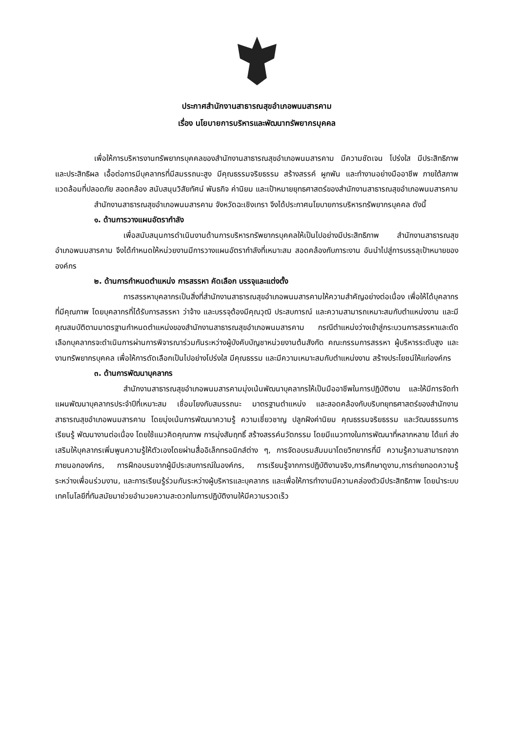ประกาศสำนักงานสาธารณสุขอำเภอพนมสารคาม
เรื่อง นโยบายการบริหารและพัฒนาทรัพยากรบุคคล
เพื่อให้การบริหารงานทรัพยากรบุคคลของสำนักงานสาธารณสุขอำเภอพนมสารคาม มีความชัดเจน โปร่งใส มีประสิทธิภาพ และประสิทธิผล เอื้อต่อการมีบุคลากรที่มีสมรรถนะสูง มีคุณธรรมจริยธรรม สร้างสรรค์ ผูกพัน และทำงานอย่างมืออาชีพ ภายใต้สภาพแวดล้อมที่ปลอดภัย สอดคล้อง สนับสนุนวิสัยทัศน์ พันธกิจ ค่านิยม และเป้าหมายยุทธศาสตร์ของสำนักงานสาธารณสุขอำเภอพนมสารคาม
สำนักงานสาธารณสุขอำเภอพนมสารคาม จังหวัดฉะเชิงเทรา จึงได้ประกาศนโยบายการบริหารทรัพยากรบุคคล ดังนี้
๑. ด้านการวางแผนอัตรากำลัง
เพื่อสนับสนุนการดำเนินงานด้านการบริหารทรัพยากรบุคคลให้เป็นไปอย่างมีประสิทธิภาพ สำนักงานสาธารณสุขอำเภอพนมสารคาม จึงได้กำหนดให้หน่วยงานมีการวางแผนอัตรากำลังที่เหมาะสม สอดคล้องกับภาระงาน อันนำไปสู่การบรรลุเป้าหมายขององค์กร
๒. ด้านการกำหนดตำแหน่ง การสรรหา คัดเลือก บรรจุและแต่งตั้ง
การสรรหาบุคลากรเป็นสิ่งที่สำนักงานสาธารณสุขอำเภอพนมสารคามให้ความสำคัญอย่างต่อเนื่อง เพื่อให้ได้บุคลากรที่มีคุณภาพ โดยบุคลากรที่ได้รับการสรรหา ว่าจ้าง และบรรจุต้องมีคุณวุฒิ ประสบการณ์ และความสามารถเหมาะสมกับตำแหน่งงาน และมีคุณสมบัติตามมาตรฐานกำหนดตำแหน่งของสำนักงานสาธารณสุขอำเภอพนมสารคาม กรณีตำแหน่งว่างเข้าสู่กระบวนการสรรหาและดัดเลือกบุคลากรจะดำเนินการผ่านการพิจารณาร่วมกันระหว่างผู้บังคับบัญชาหน่วยงานต้นสังกัด คณะกรรมการสรรหา ผู้บริหารระดับสูง และงานทรัพยากรบุคคล เพื่อให้การดัดเลือกเป็นไปอย่างโปร่งใส มีคุณธรรม และมีความเหมาะสมกับตำแหน่งงาน สร้างประโยชน์ให้แก่องค์กร
๓. ด้านการพัฒนาบุคลากร
สำนักงานสาธารณสุขอำเภอพนมสารคามมุ่งเน้นพัฒนาบุคลากรให้เป็นมืออาชีพในการปฏิบัติงาน และให้มีการจัดทำแผนพัฒนาบุคลากรประจำปีที่เหมาะสม เชื่อมโยงกับสมรรถนะ มาตรฐานตำแหน่ง และสอดคล้องกับบริบทยุทธศาสตร์ของสำนักงานสาธารณสุขอำเภอพนมสารคาม โดยมุ่งเน้นการพัฒนาความรู้ ความเชี่ยวชาญ ปลูกฝังค่านิยม คุณธรรมจริยธรรม และวัฒนธรรมการเรียนรู้ พัฒนางานต่อเนื่อง โดยใช้แนวคิดคุณภาพ การมุ่งสัมฤทธิ์ สร้างสรรค์นวัตกรรม โดยมีแนวทางในการพัฒนาที่หลากหลาย ได้แก่ ส่งเสริมให้บุคลากรเพิ่มพูนความรู้ให้ตัวเองโดยผ่านสื่ออิเล็กทรอนิกส์ต่าง ๆ, การจัดอบรมสัมมนาโดยวิทยากรที่มี ความรู้ความสามารถจากภายนอกองค์กร, การฝึกอบรมจากผู้มีประสบการณ์ในองค์กร, การเรียนรู้จากการปฏิบัติงานจริง,การศึกษาดูงาน,การถ่ายทอดความรู้ระหว่างเพื่อนร่วมงาน, และการเรียนรู้ร่วมกันระหว่างผู้บริหารและบุคลากร และเพื่อให้การทำงานมีความคล่องตัวมีประสิทธิภาพ โดยนำระบบเทคโนโลยีที่ทันสมัยมาช่วยอำนวยความสะดวกในการปฏิบัติงานให้มีความรวดเร็ว